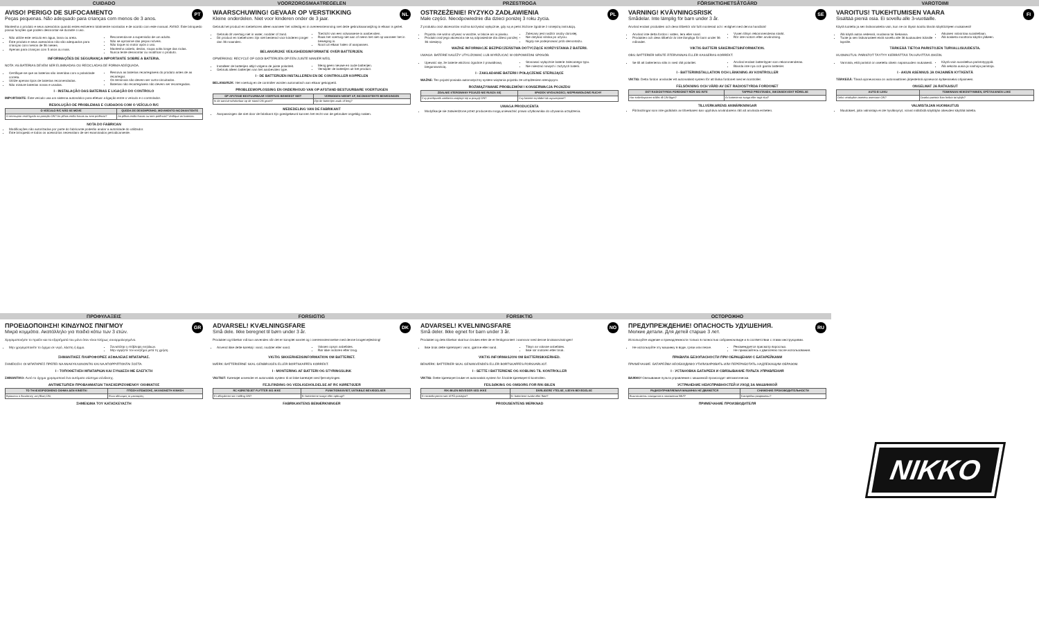CUIDADO
PT
AVISO! PERIGO DE SUFOCAMENTO
Peças pequenas. Não adequado para crianças com menos de 3 anos.
Mantenha o produto e seus acessórios quando estes estiverem totalmente montados e de acordo com este manual. AVISO: Este brinquedo possui funções que podem desmontar-se durante o uso.
Não utilize este veículo em água, lama ou areia.
Este produto e seus acessórios não são adequados para crianças com menos de 36 meses.
Apenas para crianças com 5 anos ou mais.
Recomenda-se a supervisão de um adulto.
Não se aproxime das peças móveis.
Não toque no motor após o uso.
Mantenha cabelo, dedos, roupa solta longe das rodas.
Nunca tente desmontar ou modificar o produto.
INFORMAÇÕES DE SEGURANÇA IMPORTANTE SOBRE A BATERIA.
NOTA: AS BATERIAS DEVEM SER ELIMINADAS OU RECICLADAS DE FORMA ADEQUADA.
Certifique-se que as baterias são inseridas com a polaridade correta.
Utilize apenas tipos de baterias recomendadas.
Não misture baterias novas e usadas.
Remova as baterias recarregáveis do produto antes de as recarregar.
Os terminais não devem ser curto-circuitados.
Baterias não recarregáveis não devem ser recarregadas.
I - INSTALAÇÃO DAS BATERIAS E LIGAÇÃO DO CONTROLO
IMPORTANTE: Este veículo usa um sistema automático para efetuar a ligação entre o veículo e o controlador.
RESOLUÇÃO DE PROBLEMAS E CUIDADOS COM O VEÍCULO R/C
| O VEÍCULO R/C NÃO SE MOVE | QUEDA DE DESEMPENHO, MOVIMENTO INCONSISTENTE |
| --- | --- |
| O interruptor está ligado na posição ON? As pilhas estão fracas ou sem potência? | As pilhas estão fracas ou sem potência? Verifique as baterias. |
NOTA DO FABRICAN
Modificações não autorizadas por parte do fabricante poderão anular a autoridade do utilizador.
Este brinquedo e todos os acessórios necessitam de ser examinados periodicamente.
VOORZORGSMAATREGELEN
NL
WAARSCHUWING! GEVAAR OP VERSTIKKING
Kleine onderdelen. Niet voor kinderen onder de 3 jaar.
Gebruik het product en toebehoren alleen wanneer het volledig en in overeenstemming met deze gebruiksaanwijzing in elkaar is gezet.
Gebruik dit voertuig niet in water, modder of zand.
Dit product en toebehoren zijn niet bestemd voor kinderen jonger dan 36 maanden.
Toezicht van een volwassene is aanbevolen.
Raak het voertuig niet aan of neem het niet op wanneer het in beweging is.
Nooit uit elkaar halen of aanpassen.
BELANGRIJKE VEILIGHEIDSINFORMATIE OVER BATTERIJEN.
OPMERKING: RECYCLE OF GOOI BATTERIJEN OP EEN JUISTE MANIER WEG.
Installeer de batterijen altijd volgens de juiste polariteit.
Gebruik alleen batterijen van het aanbevolen type.
Meng geen nieuwe en oude batterijen.
Verwijder de batterijen uit het product.
I - DE BATTERIJEN INSTALLEREN EN DE CONTROLLER KOPPELEN
BELANGRIJK: Het voertuig en de controller worden automatisch aan elkaar gekoppeld.
PROBLEEMOPLOSSING EN ONDERHOUD VAN OP AFSTAND BESTUURBARE VOERTUIGEN
| OP AFSTAND BESTUURBAAR VOERTUIG BEWEEGT NIET | VERMOGEN NEEMT AF, INCONSISTENTE BEWEGINGEN |
| --- | --- |
| Is de aan/uit-schakelaar op de stand ON gezet? | Zijn de batterijen zwak of leeg? |
MEDEDELING VAN DE FABRIKANT
Aanpassingen die niet door de fabrikant zijn goedgekeurd kunnen het recht van de gebruiker ongeldig maken.
PRZESTROGA
PL
OSTRZEŻENIE! RYZYKO ZADŁAWIENIA
Małe części. Nieodpowiednie dla dzieci poniżej 3 roku życia.
Z produktu oraz akcesoriów można korzystać wyłącznie, gdy są w pełni złożone zgodnie z niniejszą instrukcją.
Pojazdu nie wolno używać w wodzie, w błocie ani w piasku.
Produkt oraz jego akcesoria nie są odpowiednie dla dzieci poniżej 36 miesięcy.
Zalecany jest nadzór osoby dorosłej.
Nie dotykać silnika po użyciu.
Nigdy nie podejmować prób demontażu.
WAŻNE INFORMACJE BEZPIECZEŃSTWA DOTYCZĄCE KORZYSTANIA Z BATERII.
UWAGA: BATERIE NALEŻY UTYLIZOWAĆ LUB WYRZUCAĆ W ODPOWIEDNI SPOSÓB.
Upewnić się, że baterie włożono zgodnie z prawidłową biegunowością.
Stosować wyłącznie baterie zalecanego typu.
Nie mieszać nowych i zużytych baterii.
I - ZAKŁADANIE BATERII I POŁĄCZENIE STERUJĄCE
WAŻNE: Ten pojazd posiada automatyczny system wiązania pojazdu ze urządzeniem sterującym.
ROZWIĄZYWANIE PROBLEMÓW I KONSERWACJA POJAZDU
| ZDALNIE STEROWANY POJAZD NIE RUSZA SIĘ | SPADEK WYDAJNOŚCI, NIEPRAWIDŁOWE RUCHY |
| --- | --- |
| Czy przełącznik zasilania znajduje się w pozycji ON? | Czy baterie są słabe lub wyczerpane? |
UWAGA PRODUCENTA
Modyfikacje nie zatwierdzone przez producenta mogą unieważnić prawo użytkownika do używania urządzenia.
FÖRSIKTIGHETSÅTGÄRD
SE
VARNING! KVÄVNINGSRISK
Smådelar. Inte lämplig för barn under 3 år.
Använd endast produkten och dess tillbehör när fullt monterad och i enlighet med denna handbok!
Använd inte detta fordon i vatten, lera eller sand.
Produkten och dess tillbehör är inte lämpliga för barn under 36 månader.
Vuxen tillsyn rekommenderas starkt.
Rör inte motorn efter användning.
VIKTIG BATTERI SÄKERHETSINFORMATION.
OBS: BATTERIER MÅSTE ÅTERVINNAS ELLER KASSERAS KORREKT.
Se till att batterierna sitts in med rätt polaritet.
Använd endast batterityper som rekommenderas.
Blanda inte nya och gamla batterier.
I - BATTERIINSTALLATION OCH LÄNKNING AV KONTROLLER
VIKTIG: Detta fordon använder ett automatiskt system för att länka fordonet med en kontroller.
FELSÖKNING OCH VÅRD AV DET RADIOSTYRDA FORDONET
| DET RADIOSTYRDA FORDONET RÖR SIG INTE | TAPPAD PRESTANDA, INKONSEKVENT RÖRELSE |
| --- | --- |
| Har strömbrytaren ställts till ON-läget? | Är batterierna svaga eller tagit slut? |
TILLVERKARENS ANMÄRKNINGAR
Förändringar som inte godkänts av tillverkaren kan upphäva användarens rätt att använda enheten.
VAROTOIMI
FI
VAROITUS! TUKEHTUMISEN VAARA
Sisältää pieniä osia. Ei sovellu alle 3-vuotiaille.
Käytä tuotetta ja sen lisävarusteita vain, kun ne on täysin koottu tämän käyttöohjeen mukaisesti!
Älä käytä autoa vedessä, mudassa tai hiekassa.
Tuote ja sen lisävarusteet eivät sovellu alle 36 kuukauden ikäisille lapsille.
Aikuisen valvontaa suositellaan.
Älä kosketa moottoria käytön jälkeen.
TÄRKEÄÄ TIETOA PARISTOJEN TURVALLISUUDESTA.
HUOMAUTUS: PARISTOT TÄYTYY KIERRÄTTÄÄ TAI HÄVITTÄÄ OIKEIN.
Varmista, että paristot on asetettu oikein napaisuuden mukaisesti.
Käytä vain suositeltua paristotyyppiä.
Älä sekoita uusia ja vanhoja paristoja.
I - AKUN ASENNUS JA OHJAIMEN KYTKENTÄ
TÄRKEÄÄ: Tässä ajoneuvossa on automaattinen järjestelmä ajoneuvon kytkemiseksi ohjaimeen.
ONGELMAT JA RATKAISUT
| AUTO EI LIIKU | TOIMINNAN HEIKENTYMINEN, EPÄTASAINEN LIIKE |
| --- | --- |
| Onko virtakytkin asetettu asentoon ON? | Ovatko paristot liian heikot tai tyhjät? |
VALMISTAJAN HUOMAUTUS
Muutokset, joita valmistaja ei ole hyväksynyt, voivat mitätöidä käyttäjän oikeuden käyttää laitetta.
ΠΡΟΦΥΛΑΞΕΙΣ
GR
ΠΡΟΕΙΔΟΠΟΙΗΣΗ! ΚΙΝΔΥΝΟΣ ΠΝΙΓΜΟΥ
Μικρά κομμάτια. Ακατάλληλο για παιδιά κάτω των 3 ετών.
Χρησιμοποιήστε το προϊόν και τα εξαρτήματά του μόνο όταν είναι πλήρως συναρμολογημένα.
Μην χρησιμοποιείτε το όχημα σε νερό, λάσπη ή άμμο.
Συνιστάται η επίβλεψη ενηλίκων.
Μην αγγίζετε τον κινητήρα μετά τη χρήση.
ΣΗΜΑΝΤΙΚΕΣ ΠΛΗΡΟΦΟΡΙΕΣ ΑΣΦΑΛΕΙΑΣ ΜΠΑΤΑΡΙΑΣ.
ΣΗΜΕΙΩΣΗ: ΟΙ ΜΠΑΤΑΡΙΕΣ ΠΡΕΠΕΙ ΝΑ ΑΝΑΚΥΚΛΩΝΟΝΤΑΙ ΚΑΙ ΝΑ ΑΠΟΡΡΙΠΤΟΝΤΑΙ ΣΩΣΤΑ.
I - ΤΟΠΟΘΕΤΗΣΗ ΜΠΑΤΑΡΙΩΝ ΚΑΙ ΣΥΝΔΕΣΗ ΜΕ ΕΛΕΓΚΤΗ
ΣΗΜΑΝΤΙΚΟ: Αυτό το όχημα χρησιμοποιεί ένα αυτόματο σύστημα σύνδεσης.
ΑΝΤΙΜΕΤΩΠΙΣΗ ΠΡΟΒΛΗΜΑΤΩΝ ΤΗΛΕΧΕΙΡΙΖΟΜΕΝΟΥ ΟΧΗΜΑΤΟΣ
| ΤΟ ΤΗΛΕΧΕΙΡΙΖΟΜΕΝΟ ΟΧΗΜΑ ΔΕΝ ΚΙΝΕΙΤΑΙ | ΠΤΩΣΗ ΑΠΟΔΟΣΗΣ, ΑΚΑΝΟΝΙΣΤΗ ΚΙΝΗΣΗ |
| --- | --- |
| Βρίσκεται ο διακόπτης στη θέση ON; | Είναι αδύναμες οι μπαταρίες; |
ΣΗΜΕΙΩΜΑ ΤΟΥ ΚΑΤΑΣΚΕΥΑΣΤΗ
FORSIGTIG
DK
ADVARSEL! KVÆLNINGSFARE
Små dele. Ikke beregnet til børn under 3 år.
Produktet og tilbehør må kun anvendes når det er komplet samlet og i overensstemmelse med denne brugervejledning!
Anvend ikke dette køretøj i vand, mudder eller sand.
Voksen opsyn anbefales.
Rør ikke motoren efter brug.
VIGTIG SIKKERHEDSINFORMATION OM BATTERIET.
MÆRK: BATTERIERNE SKAL GENBRUGES ELLER BORTSKAFFES KORREKT.
I - MONTERING AF BATTERI OG STYRINGSLINK
VIGTIGT: Køretøjet anvender et automatisk system til at linke køretøjet med fjernstyringen.
FEJLFINDING OG VEDLIGEHOLDELSE AF RC KØRETØJER
| RC KØRETØJET FLYTTER SIG IKKE | FUNKTIONSSVIGT, USTABILE BEVÆGELSER |
| --- | --- |
| Er afbryderen sat i stilling ON? | Er batterierne svage eller opbrugt? |
FABRIKANTENS BEMÆRKNINGER
FORSIKTIG
NO
ADVARSEL! KVELNINGSFARE
Små deler. Ikke egnet for barn under 3 år.
Produktet og dets tilbehør skal kun brukes etter de er ferdigmontert i samsvar med denne bruksanvisningen!
Ikke bruk dette kjøretøyet i vann, gjørme eller sand.
Tilsyn av voksne anbefales.
Ikke rør motoren etter bruk.
VIKTIG INFORMASJON OM BATTERISIKKERHED.
BEMÆRK: BATTERIER SKAL GENANVENDES ELLER BORTSKAFFES FORSVARLIGT.
I - SETTE I BATTERIENE OG KOBLING TIL KONTROLLER
VIKTIG: Dette kjøretøyet bruker et automatisk system for å koble kjøretøyet til kontrollen.
FEILSØKING OG OMSORG FOR R/K-BILEN
| R/K-BILEN BEVEGER SEG IKKE | DÅRLIGERE YTELSE, UJEVN BEVEGELSE |
| --- | --- |
| Er strømbryteren satt til PÅ-posisjon? | Er batteriene svake eller flate? |
PRODUSENTENS MERKNAD
ОСТОРОЖНО
RU
ПРЕДУПРЕЖДЕНИЕ! ОПАСНОСТЬ УДУШЕНИЯ.
Мелкие детали. Для детей старше 3 лет.
Используйте изделие и принадлежности только в полностью собранном виде и в соответствии с этими инструкциями.
Не используйте эту машинку в воде, грязи или песке.
Рекомендуется присмотр взрослых.
Не прикасайтесь к двигателю после использования.
ПРАВИЛА БЕЗОПАСНОСТИ ПРИ ОБРАЩЕНИИ С БАТАРЕЙКАМИ
ПРИМЕЧАНИЕ. БАТАРЕЙКИ НЕОБХОДИМО УТИЛИЗИРОВАТЬ ИЛИ ПЕРЕРАБОТАТЬ НАДЛЕЖАЩИМ ОБРАЗОМ.
I - УСТАНОВКА БАТАРЕЕК И СВЯЗЫВАНИЕ ПУЛЬТА УПРАВЛЕНИЯ
ВАЖНО! Связывание пульта управления с машинкой происходит автоматически.
УСТРАНЕНИЕ НЕИСПРАВНОСТЕЙ И УХОД ЗА МАШИНКОЙ
| РАДИОУПРАВЛЯЕМАЯ МАШИНКА НЕ ДВИЖЕТСЯ | СНИЖЕНИЕ ПРОИЗВОДИТЕЛЬНОСТИ |
| --- | --- |
| Выключатель находится в положении ВКЛ? | Батарейки разряжены? |
ПРИМЕЧАНИЕ ПРОИЗВОДИТЕЛЯ
NIKKO